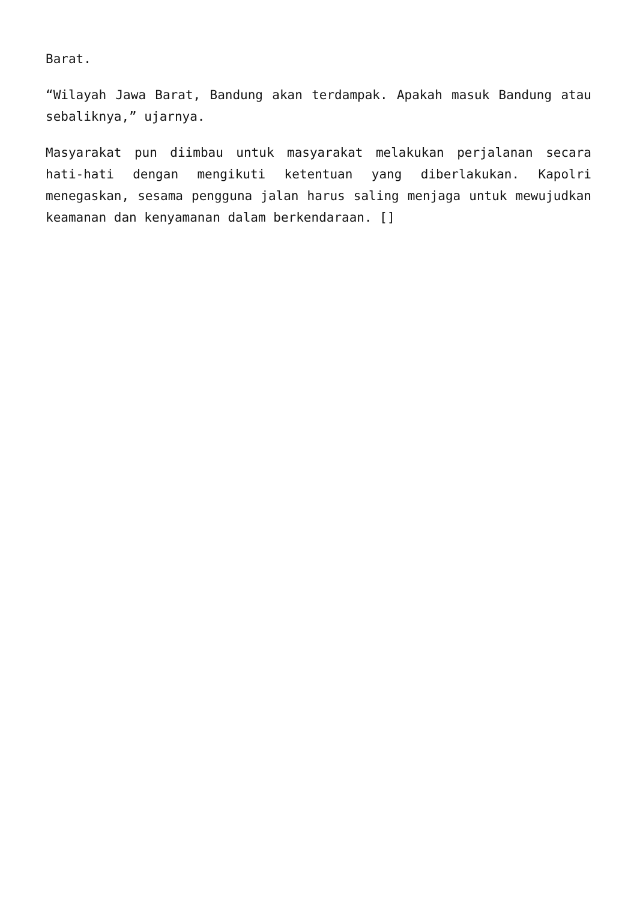Barat.
“Wilayah Jawa Barat, Bandung akan terdampak. Apakah masuk Bandung atau sebaliknya,” ujarnya.
Masyarakat pun diimbau untuk masyarakat melakukan perjalanan secara hati-hati dengan mengikuti ketentuan yang diberlakukan. Kapolri menegaskan, sesama pengguna jalan harus saling menjaga untuk mewujudkan keamanan dan kenyamanan dalam berkendaraan. []